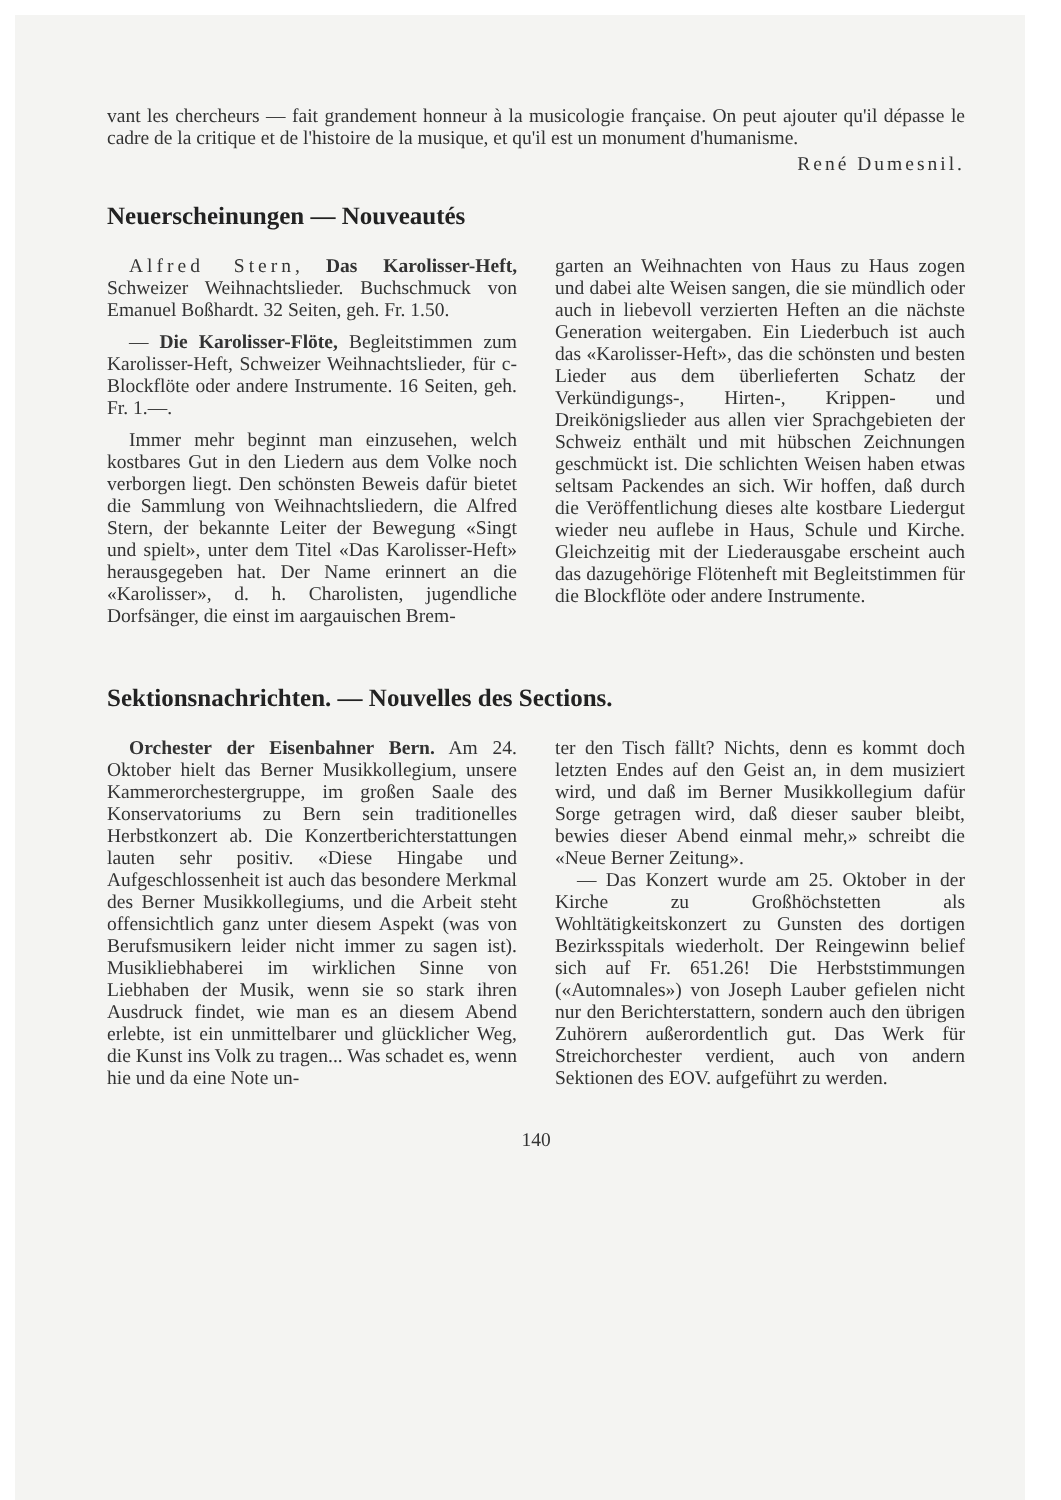vant les chercheurs — fait grandement honneur à la musicologie française. On peut ajouter qu'il dépasse le cadre de la critique et de l'histoire de la musique, et qu'il est un monument d'humanisme.
René Dumesnil.
Neuerscheinungen — Nouveautés
Alfred Stern, Das Karolisser-Heft, Schweizer Weihnachtslieder. Buchschmuck von Emanuel Boßhardt. 32 Seiten, geh. Fr. 1.50.
— Die Karolisser-Flöte, Begleitstimmen zum Karolisser-Heft, Schweizer Weihnachtslieder, für c-Blockflöte oder andere Instrumente. 16 Seiten, geh. Fr. 1.—.
Immer mehr beginnt man einzusehen, welch kostbares Gut in den Liedern aus dem Volke noch verborgen liegt. Den schönsten Beweis dafür bietet die Sammlung von Weihnachtsliedern, die Alfred Stern, der bekannte Leiter der Bewegung «Singt und spielt», unter dem Titel «Das Karolisser-Heft» herausgegeben hat. Der Name erinnert an die «Karolisser», d. h. Charolisten, jugendliche Dorfsänger, die einst im aargauischen Brem-
garten an Weihnachten von Haus zu Haus zogen und dabei alte Weisen sangen, die sie mündlich oder auch in liebevoll verzierten Heften an die nächste Generation weitergaben. Ein Liederbuch ist auch das «Karolisser-Heft», das die schönsten und besten Lieder aus dem überlieferten Schatz der Verkündigungs-, Hirten-, Krippen- und Dreikönigslieder aus allen vier Sprachgebieten der Schweiz enthält und mit hübschen Zeichnungen geschmückt ist. Die schlichten Weisen haben etwas seltsam Packendes an sich. Wir hoffen, daß durch die Veröffentlichung dieses alte kostbare Liedergut wieder neu auflebe in Haus, Schule und Kirche. Gleichzeitig mit der Liederausgabe erscheint auch das dazugehörige Flötenheft mit Begleitstimmen für die Blockflöte oder andere Instrumente.
Sektionsnachrichten. — Nouvelles des Sections.
Orchester der Eisenbahner Bern. Am 24. Oktober hielt das Berner Musikkollegium, unsere Kammerorchestergruppe, im großen Saale des Konservatoriums zu Bern sein traditionelles Herbstkonzert ab. Die Konzertberichterstattungen lauten sehr positiv. «Diese Hingabe und Aufgeschlossenheit ist auch das besondere Merkmal des Berner Musikkollegiums, und die Arbeit steht offensichtlich ganz unter diesem Aspekt (was von Berufsmusikern leider nicht immer zu sagen ist). Musikliebhaberei im wirklichen Sinne von Liebhaben der Musik, wenn sie so stark ihren Ausdruck findet, wie man es an diesem Abend erlebte, ist ein unmittelbarer und glücklicher Weg, die Kunst ins Volk zu tragen... Was schadet es, wenn hie und da eine Note un-
ter den Tisch fällt? Nichts, denn es kommt doch letzten Endes auf den Geist an, in dem musiziert wird, und daß im Berner Musikkollegium dafür Sorge getragen wird, daß dieser sauber bleibt, bewies dieser Abend einmal mehr,» schreibt die «Neue Berner Zeitung».
— Das Konzert wurde am 25. Oktober in der Kirche zu Großhöchstetten als Wohltätigkeitskonzert zu Gunsten des dortigen Bezirksspitals wiederholt. Der Reingewinn belief sich auf Fr. 651.26! Die Herbststimmungen («Automnales») von Joseph Lauber gefielen nicht nur den Berichterstattern, sondern auch den übrigen Zuhörern außerordentlich gut. Das Werk für Streichorchester verdient, auch von andern Sektionen des EOV. aufgeführt zu werden.
140